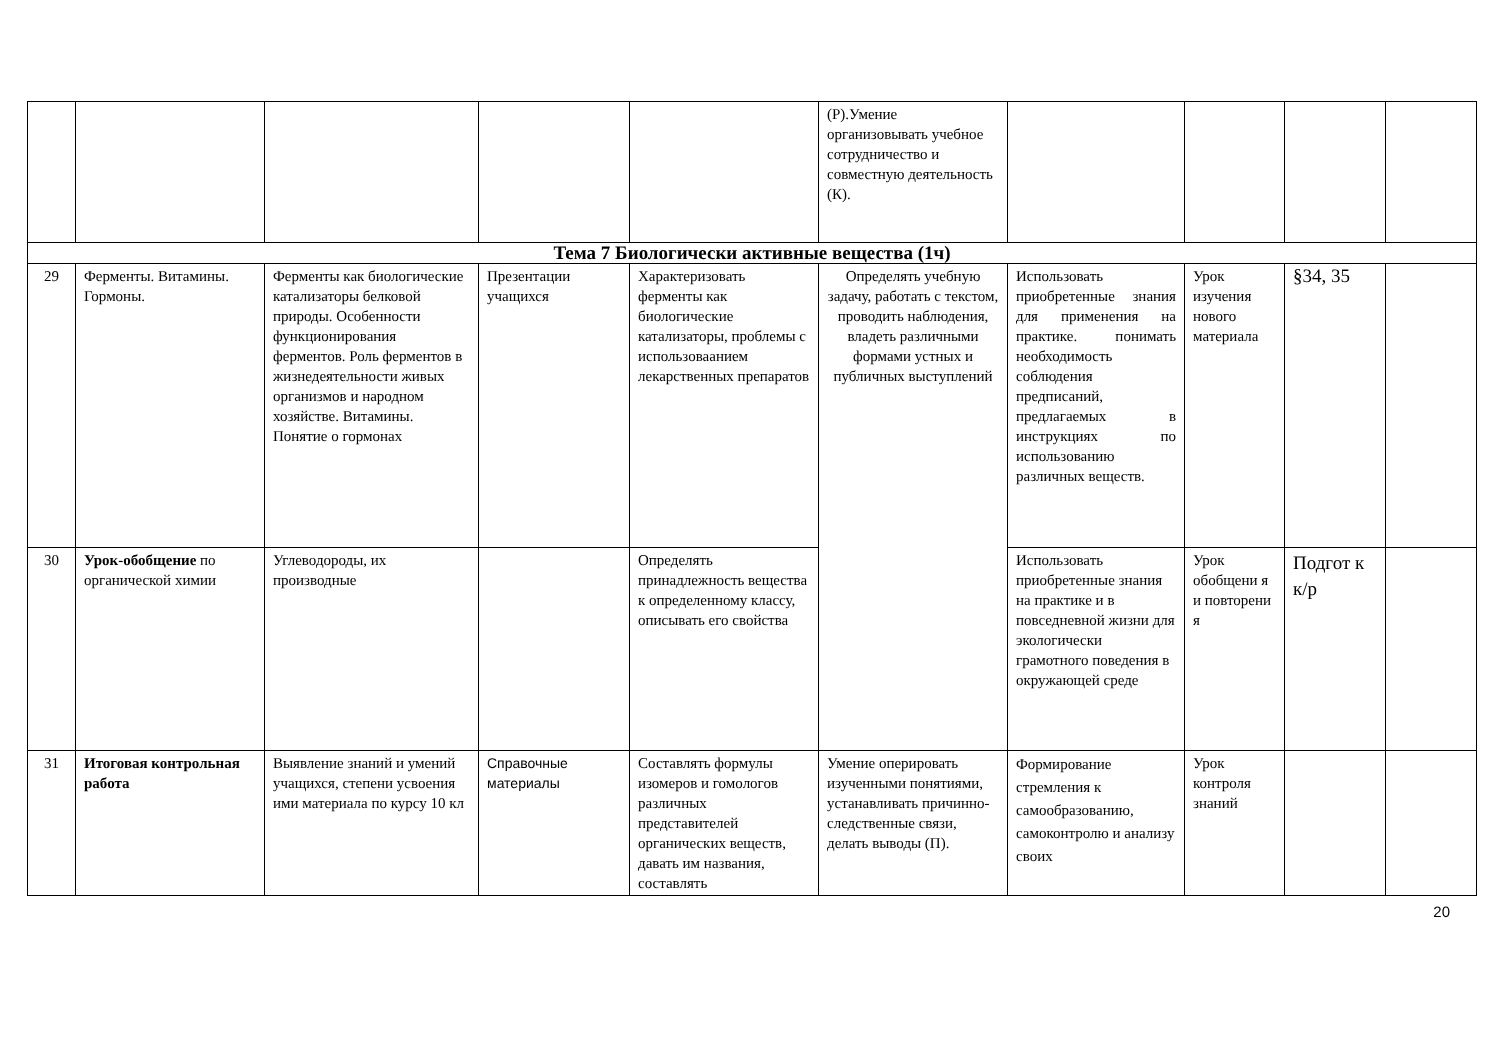| | | | | | (Р).Умение организовывать учебное сотрудничество и совместную деятельность (К). | | | | |
| Тема 7 Биологически активные вещества (1ч) | | | | | | | | | |
| 29 | Ферменты. Витамины. Гормоны. | Ферменты как биологические катализаторы белковой природы. Особенности функционирования ферментов. Роль ферментов в жизнедеятельности живых организмов и народном хозяйстве. Витамины. Понятие о гормонах | Презентации учащихся | Характеризовать ферменты как биологические катализаторы, проблемы с использоваанием лекарственных препаратов | Определять учебную задачу, работать с текстом, проводить наблюдения, владеть различными формами устных и публичных выступлений | Использовать приобретенные знания для применения на практике. понимать необходимость соблюдения предписаний, предлагаемых в инструкциях по использованию различных веществ. | Урок изучения нового материала | §34, 35 | |
| 30 | Урок-обобщение по органической химии | Углеводороды, их производные | | Определять принадлежность вещества к определенному классу, описывать его свойства | | Использовать приобретенные знания на практике и в повседневной жизни для экологически грамотного поведения в окружающей среде | Урок обобщени я и повторени я | Подгот к к/р | |
| 31 | Итоговая контрольная работа | Выявление знаний и умений учащихся, степени усвоения ими материала по курсу 10 кл | Справочные материалы | Составлять формулы изомеров и гомологов различных представителей органических веществ, давать им названия, составлять | Умение оперировать изученными понятиями, устанавливать причинно-следственные связи, делать выводы (П). | Формирование стремления к самообразованию, самоконтролю и анализу своих | Урок контроля знаний | | |
20